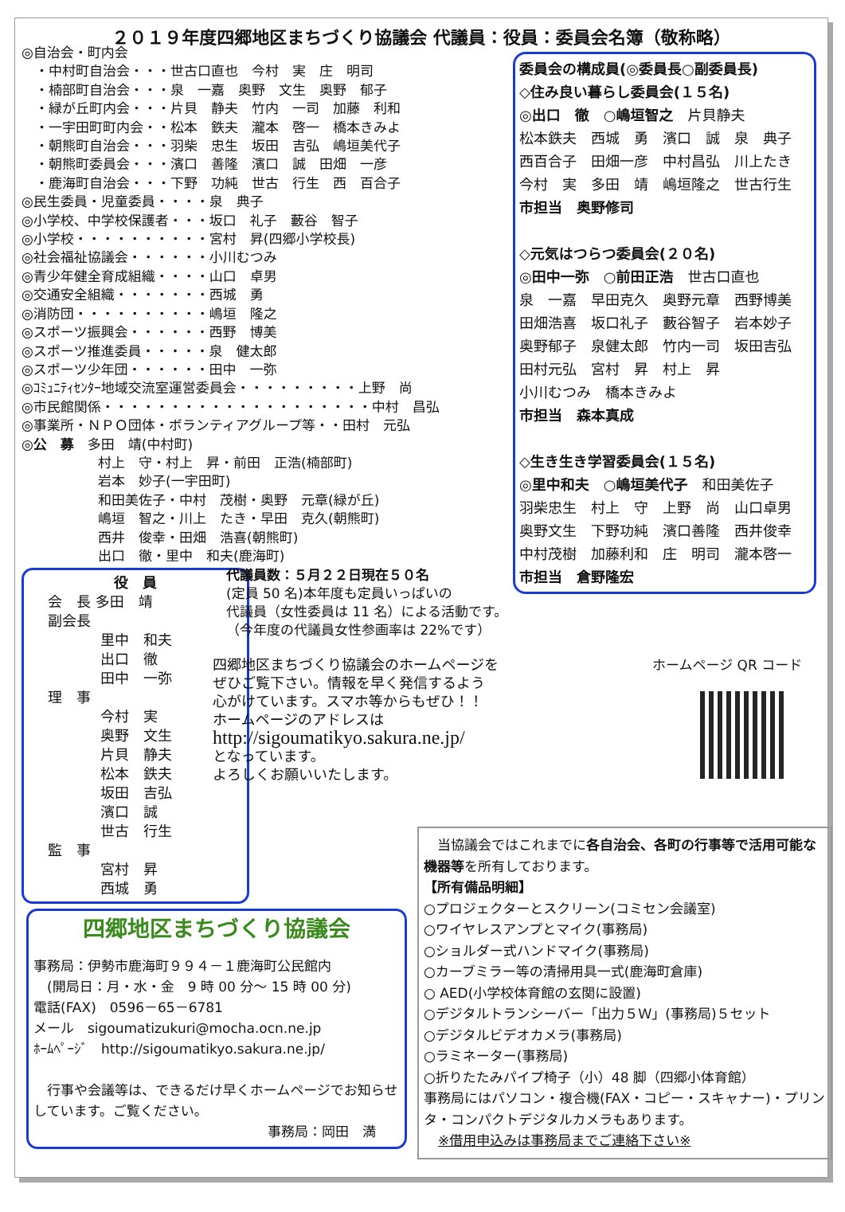２０１９年度四郷地区まちづくり協議会 代議員：役員：委員会名簿（敬称略）
◎自治会・町内会
　・中村町自治会・・・世古口直也　今村　実　庄　明司
　・楠部町自治会・・・泉　一嘉　奥野　文生　奥野　郁子
　・緑が丘町内会・・・片貝　静夫　竹内　一司　加藤　利和
　・一宇田町町内会・・松本　鉄夫　瀧本　啓一　橋本きみよ
　・朝熊町自治会・・・羽柴　忠生　坂田　吉弘　嶋垣美代子
　・朝熊町委員会・・・濱口　善隆　濱口　誠　田畑　一彦
　・鹿海町自治会・・・下野　功純　世古　行生　西　百合子
◎民生委員・児童委員・・・・泉　典子
◎小学校、中学校保護者・・・坂口　礼子　藪谷　智子
◎小学校・・・・・・・・・・宮村　昇(四郷小学校長)
◎社会福祉協議会・・・・・・小川むつみ
◎青少年健全育成組織・・・・山口　卓男
◎交通安全組織・・・・・・・西城　勇
◎消防団・・・・・・・・・・嶋垣　隆之
◎スポーツ振興会・・・・・・西野　博美
◎スポーツ推進委員・・・・・泉　健太郎
◎スポーツ少年団・・・・・・田中　一弥
◎ｺﾐｭﾆﾃｨｾﾝﾀｰ地域交流室運営委員会・・・・・・・・・上野　尚
◎市民館関係・・・・・・・・・・・・・・・・・・・・中村　昌弘
◎事業所・ＮＰＯ団体・ボランティアグループ等・・田村　元弘
◎公　募　多田　靖(中村町)
村上　守・村上　昇・前田　正浩(楠部町)
岩本　妙子(一宇田町)
和田美佐子・中村　茂樹・奥野　元章(緑が丘)
嶋垣　智之・川上　たき・早田　克久(朝熊町)
西井　俊幸・田畑　浩喜(朝熊町)
出口　徹・里中　和夫(鹿海町)
委員会の構成員(◎委員長○副委員長)
◇住み良い暮らし委員会(１５名)
◎出口　徹　○嶋垣智之　片貝静夫
松本鉄夫　西城　勇　濱口　誠　泉　典子
西百合子　田畑一彦　中村昌弘　川上たき
今村　実　多田　靖　嶋垣隆之　世古行生
市担当　奥野修司
◇元気はつらつ委員会(２０名)
◎田中一弥　○前田正浩　世古口直也
泉　一嘉　早田克久　奥野元章　西野博美
田畑浩喜　坂口礼子　藪谷智子　岩本妙子
奥野郁子　泉健太郎　竹内一司　坂田吉弘
田村元弘　宮村　昇　村上　昇
小川むつみ　橋本きみよ
市担当　森本真成
◇生き生き学習委員会(１５名)
◎里中和夫　○嶋垣美代子　和田美佐子
羽柴忠生　村上　守　上野　尚　山口卓男
奥野文生　下野功純　濱口善隆　西井俊幸
中村茂樹　加藤利和　庄　明司　瀧本啓一
市担当　倉野隆宏
役　員
会　長 多田　靖
副会長
里中　和夫
出口　徹
田中　一弥
理　事
今村　実
奥野　文生
片貝　静夫
松本　鉄夫
坂田　吉弘
濱口　誠
世古　行生
監　事
宮村　昇
西城　勇
代議員数：５月２２日現在５０名
(定員 50 名)本年度も定員いっぱいの
代議員（女性委員は 11 名）による活動です。
（今年度の代議員女性参画率は 22%です）
四郷地区まちづくり協議会のホームページを
ぜひご覧下さい。情報を早く発信するよう
心がけています。スマホ等からもぜひ！！
ホームページのアドレスは
http://sigoumatikyo.sakura.ne.jp/
となっています。
よろしくお願いいたします。
ホームページ QR コード
四郷地区まちづくり協議会
事務局：伊勢市鹿海町９９４－１鹿海町公民館内
　(開局日：月・水・金　9 時 00 分～ 15 時 00 分)
電話(FAX)　0596－65－6781
メール　sigoumatizukuri@mocha.ocn.ne.jp
ﾎｰﾑﾍﾟｰｼﾞ　http://sigoumatikyo.sakura.ne.jp/
　行事や会議等は、できるだけ早くホームページでお知らせしています。ご覧ください。
事務局：岡田　満
　当協議会ではこれまでに各自治会、各町の行事等で活用可能な機器等を所有しております。
【所有備品明細】
○プロジェクターとスクリーン(コミセン会議室)
○ワイヤレスアンプとマイク(事務局)
○ショルダー式ハンドマイク(事務局)
○カーブミラー等の清掃用具一式(鹿海町倉庫)
○ AED(小学校体育館の玄関に設置)
○デジタルトランシーバー「出力５Ｗ」(事務局)５セット
○デジタルビデオカメラ(事務局)
○ラミネーター(事務局)
○折りたたみパイプ椅子（小）48 脚（四郷小体育館）
事務局にはパソコン・複合機(FAX・コピー・スキャナー)・プリンタ・コンパクトデジタルカメラもあります。
※借用申込みは事務局までご連絡下さい※